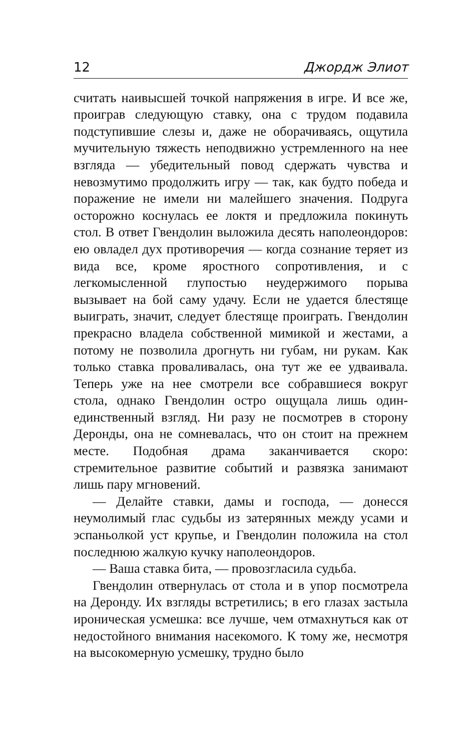12 Джордж Элиот
считать наивысшей точкой напряжения в игре. И все же, проиграв следующую ставку, она с трудом подавила подступившие слезы и, даже не оборачиваясь, ощутила мучительную тяжесть неподвижно устремленного на нее взгляда — убедительный повод сдержать чувства и невозмутимо продолжить игру — так, как будто победа и поражение не имели ни малейшего значения. Подруга осторожно коснулась ее локтя и предложила покинуть стол. В ответ Гвендолин выложила десять наполеондоров: ею овладел дух противоречия — когда сознание теряет из вида все, кроме яростного сопротивления, и с легкомысленной глупостью неудержимого порыва вызывает на бой саму удачу. Если не удается блестяще выиграть, значит, следует блестяще проиграть. Гвендолин прекрасно владела собственной мимикой и жестами, а потому не позволила дрогнуть ни губам, ни рукам. Как только ставка проваливалась, она тут же ее удваивала. Теперь уже на нее смотрели все собравшиеся вокруг стола, однако Гвендолин остро ощущала лишь один-единственный взгляд. Ни разу не посмотрев в сторону Деронды, она не сомневалась, что он стоит на прежнем месте. Подобная драма заканчивается скоро: стремительное развитие событий и развязка занимают лишь пару мгновений.
— Делайте ставки, дамы и господа, — донесся неумолимый глас судьбы из затерянных между усами и эспаньолкой уст крупье, и Гвендолин положила на стол последнюю жалкую кучку наполеондоров.
— Ваша ставка бита, — провозгласила судьба.
Гвендолин отвернулась от стола и в упор посмотрела на Деронду. Их взгляды встретились; в его глазах застыла ироническая усмешка: все лучше, чем отмахнуться как от недостойного внимания насекомого. К тому же, несмотря на высокомерную усмешку, трудно было